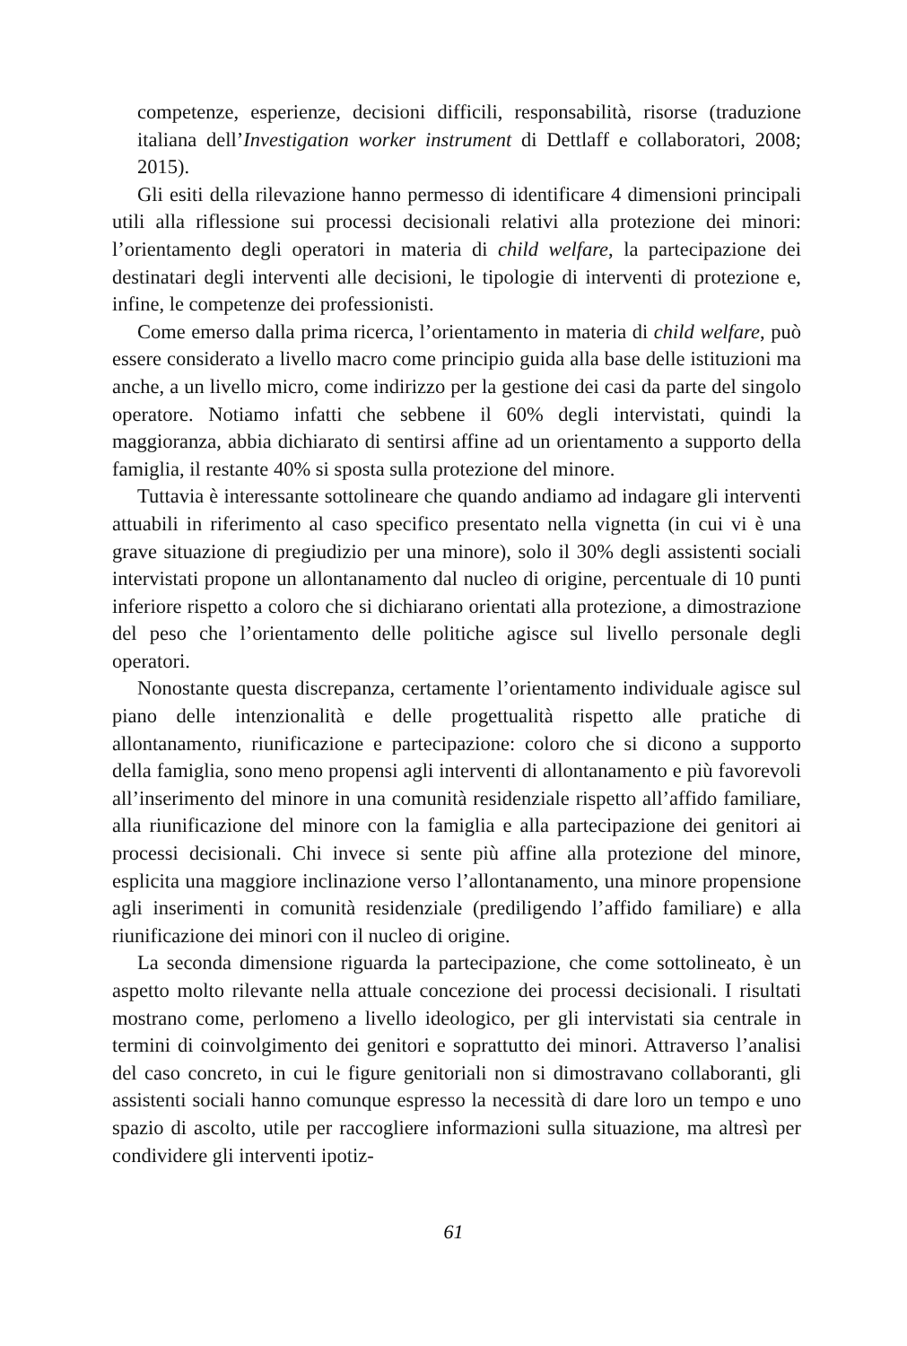competenze, esperienze, decisioni difficili, responsabilità, risorse (traduzione italiana dell’Investigation worker instrument di Dettlaff e collaboratori, 2008; 2015).
Gli esiti della rilevazione hanno permesso di identificare 4 dimensioni principali utili alla riflessione sui processi decisionali relativi alla protezione dei minori: l’orientamento degli operatori in materia di child welfare, la partecipazione dei destinatari degli interventi alle decisioni, le tipologie di interventi di protezione e, infine, le competenze dei professionisti.
Come emerso dalla prima ricerca, l’orientamento in materia di child welfare, può essere considerato a livello macro come principio guida alla base delle istituzioni ma anche, a un livello micro, come indirizzo per la gestione dei casi da parte del singolo operatore. Notiamo infatti che sebbene il 60% degli intervistati, quindi la maggioranza, abbia dichiarato di sentirsi affine ad un orientamento a supporto della famiglia, il restante 40% si sposta sulla protezione del minore.
Tuttavia è interessante sottolineare che quando andiamo ad indagare gli interventi attuabili in riferimento al caso specifico presentato nella vignetta (in cui vi è una grave situazione di pregiudizio per una minore), solo il 30% degli assistenti sociali intervistati propone un allontanamento dal nucleo di origine, percentuale di 10 punti inferiore rispetto a coloro che si dichiarano orientati alla protezione, a dimostrazione del peso che l’orientamento delle politiche agisce sul livello personale degli operatori.
Nonostante questa discrepanza, certamente l’orientamento individuale agisce sul piano delle intenzionalità e delle progettualità rispetto alle pratiche di allontanamento, riunificazione e partecipazione: coloro che si dicono a supporto della famiglia, sono meno propensi agli interventi di allontanamento e più favorevoli all’inserimento del minore in una comunità residenziale rispetto all’affido familiare, alla riunificazione del minore con la famiglia e alla partecipazione dei genitori ai processi decisionali. Chi invece si sente più affine alla protezione del minore, esplicita una maggiore inclinazione verso l’allontanamento, una minore propensione agli inserimenti in comunità residenziale (prediligendo l’affido familiare) e alla riunificazione dei minori con il nucleo di origine.
La seconda dimensione riguarda la partecipazione, che come sottolineato, è un aspetto molto rilevante nella attuale concezione dei processi decisionali. I risultati mostrano come, perlomeno a livello ideologico, per gli intervistati sia centrale in termini di coinvolgimento dei genitori e soprattutto dei minori. Attraverso l’analisi del caso concreto, in cui le figure genitoriali non si dimostravano collaboranti, gli assistenti sociali hanno comunque espresso la necessità di dare loro un tempo e uno spazio di ascolto, utile per raccogliere informazioni sulla situazione, ma altresì per condividere gli interventi ipotiz-
61